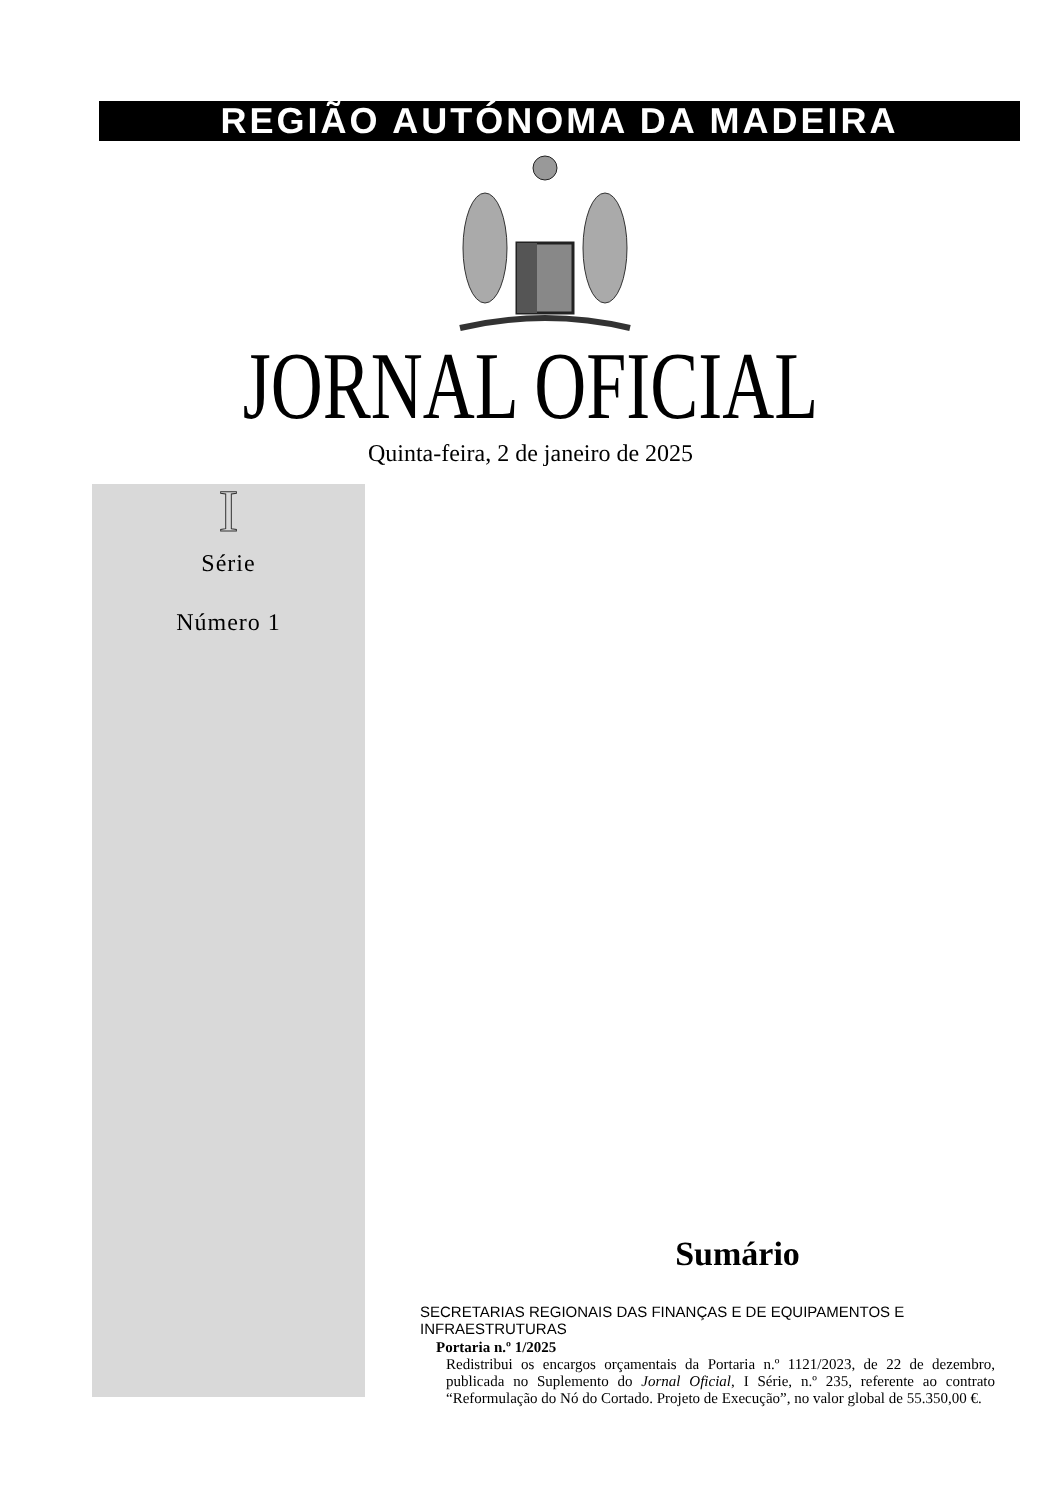REGIÃO AUTÓNOMA DA MADEIRA
JORNAL OFICIAL
Quinta-feira, 2 de janeiro de 2025
I
Série
Número 1
Sumário
SECRETARIAS REGIONAIS DAS FINANÇAS E DE EQUIPAMENTOS E INFRAESTRUTURAS
Portaria n.º 1/2025
Redistribui os encargos orçamentais da Portaria n.º 1121/2023, de 22 de dezembro, publicada no Suplemento do Jornal Oficial, I Série, n.º 235, referente ao contrato “Reformulação do Nó do Cortado. Projeto de Execução”, no valor global de 55.350,00 €.